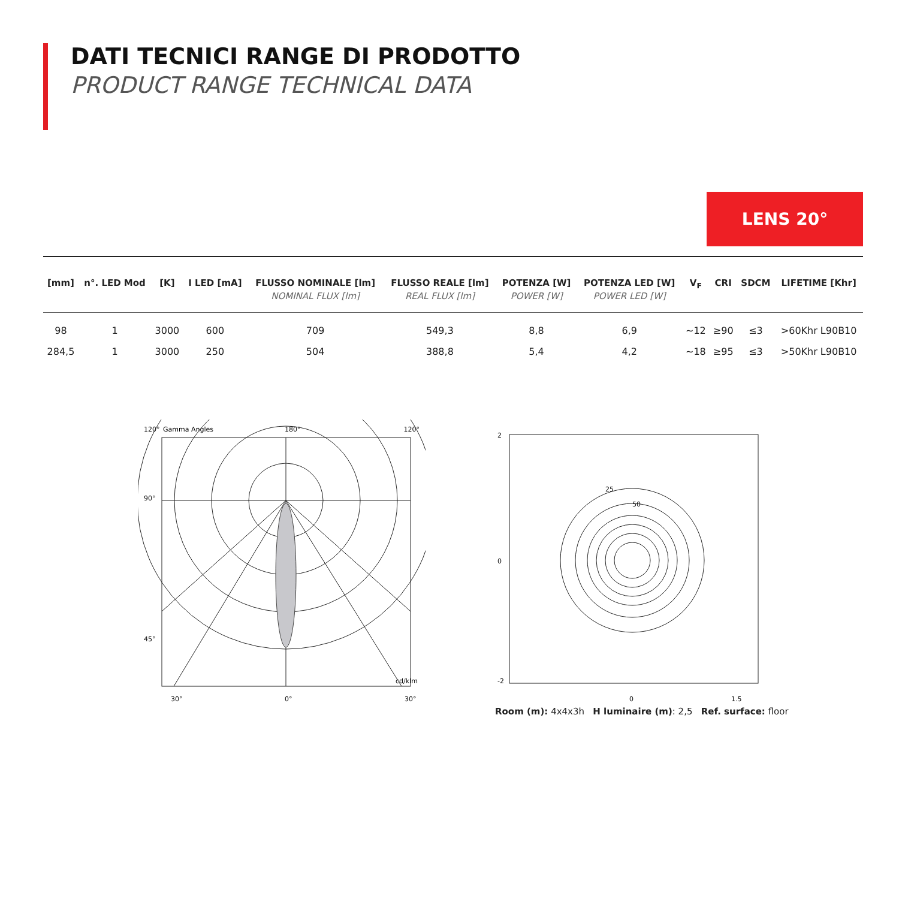DATI TECNICI RANGE DI PRODOTTO
PRODUCT RANGE TECHNICAL DATA
LENS 20°
| [mm] | n°. LED Mod | [K] | I LED [mA] | FLUSSO NOMINALE [lm] NOMINAL FLUX [lm] | FLUSSO REALE [lm] REAL FLUX [lm] | POTENZA [W] POWER [W] | POTENZA LED [W] POWER LED [W] | V<sub>F</sub> | CRI | SDCM | LIFETIME [Khr] |
| --- | --- | --- | --- | --- | --- | --- | --- | --- | --- | --- | --- |
| 98 | 1 | 3000 | 600 | 709 | 549,3 | 8,8 | 6,9 | ~12 | ≥90 | ≤3 | >60Khr L90B10 |
| 284,5 | 1 | 3000 | 250 | 504 | 388,8 | 5,4 | 4,2 | ~18 | ≥95 | ≤3 | >50Khr L90B10 |
120°
Gamma Angles
180°
120°
90°
45°
30°
0°
30°
cd/klm
2
0
-2
0
1.5
25
50
Room (m): 4x4x3h H luminaire (m): 2,5 Ref. surface: floor